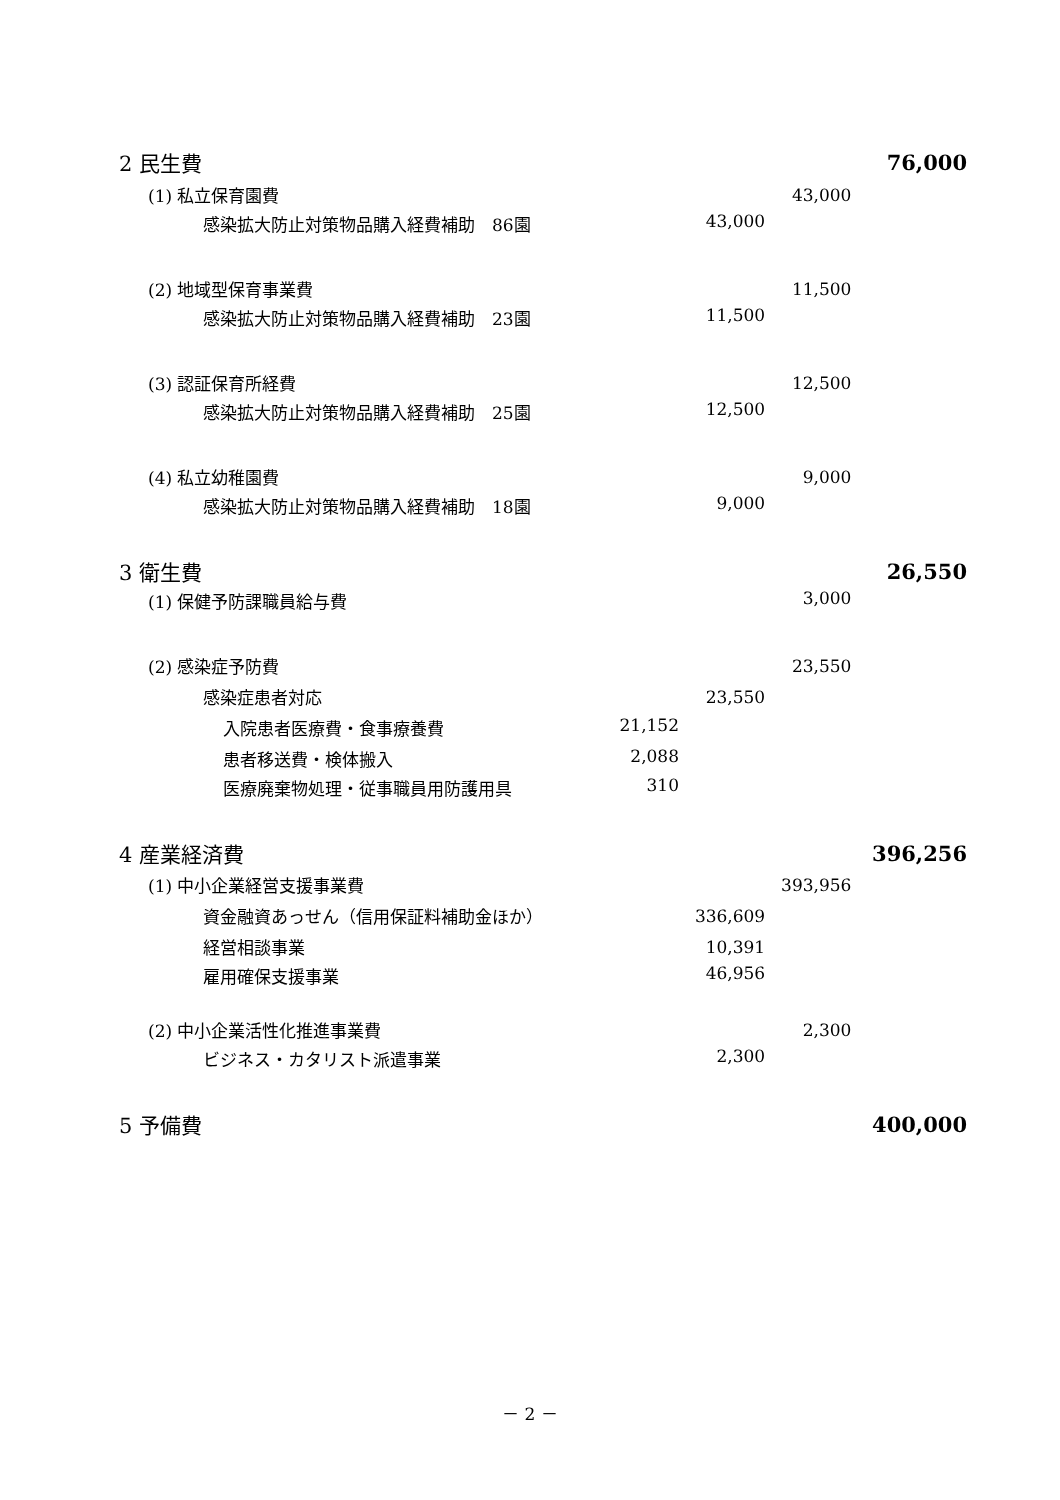| 2 民生費 | | | 76,000 |
| (1) 私立保育園費 | | 43,000 | |
| 感染拡大防止対策物品購入経費補助 86園 | 43,000 | | |
| (2) 地域型保育事業費 | | 11,500 | |
| 感染拡大防止対策物品購入経費補助 23園 | 11,500 | | |
| (3) 認証保育所経費 | | 12,500 | |
| 感染拡大防止対策物品購入経費補助 25園 | 12,500 | | |
| (4) 私立幼稚園費 | | 9,000 | |
| 感染拡大防止対策物品購入経費補助 18園 | 9,000 | | |
| 3 衛生費 | | | 26,550 |
| (1) 保健予防課職員給与費 | | 3,000 | |
| (2) 感染症予防費 | | 23,550 | |
| 感染症患者対応 | 23,550 | | |
| 入院患者医療費・食事療養費 21,152 | | | |
| 患者移送費・検体搬入 2,088 | | | |
| 医療廃棄物処理・従事職員用防護用具 310 | | | |
| 4 産業経済費 | | | 396,256 |
| (1) 中小企業経営支援事業費 | | 393,956 | |
| 資金融資あっせん（信用保証料補助金ほか） | 336,609 | | |
| 経営相談事業 | 10,391 | | |
| 雇用確保支援事業 | 46,956 | | |
| (2) 中小企業活性化推進事業費 | | 2,300 | |
| ビジネス・カタリスト派遣事業 | 2,300 | | |
| 5 予備費 | | | 400,000 |
－ 2 －